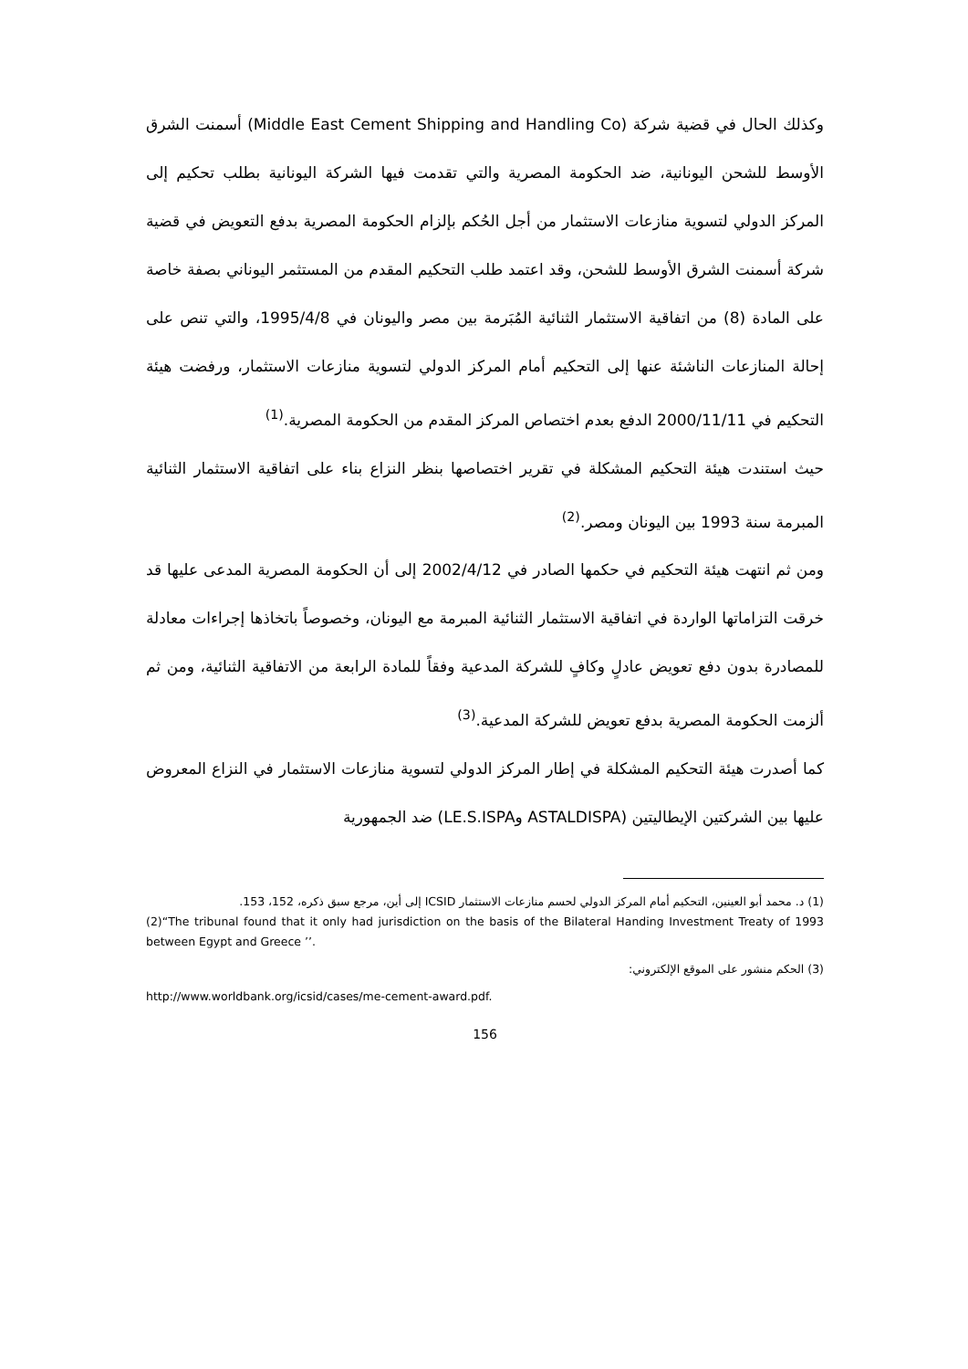وكذلك الحال في قضية شركة (Middle East Cement Shipping and Handling Co) أسمنت الشرق الأوسط للشحن اليونانية، ضد الحكومة المصرية والتي تقدمت فيها الشركة اليونانية بطلب تحكيم إلى المركز الدولي لتسوية منازعات الاستثمار من أجل الحُكم بإلزام الحكومة المصرية بدفع التعويض في قضية شركة أسمنت الشرق الأوسط للشحن، وقد اعتمد طلب التحكيم المقدم من المستثمر اليوناني بصفة خاصة على المادة (8) من اتفاقية الاستثمار الثنائية المُبَرمة بين مصر واليونان في 1995/4/8، والتي تنص على إحالة المنازعات الناشئة عنها إلى التحكيم أمام المركز الدولي لتسوية منازعات الاستثمار، ورفضت هيئة التحكيم في 2000/11/11 الدفع بعدم اختصاص المركز المقدم من الحكومة المصرية.<sup>(1)</sup>
حيث استندت هيئة التحكيم المشكلة في تقرير اختصاصها بنظر النزاع بناء على اتفاقية الاستثمار الثنائية المبرمة سنة 1993 بين اليونان ومصر.<sup>(2)</sup>
ومن ثم انتهت هيئة التحكيم في حكمها الصادر في 2002/4/12 إلى أن الحكومة المصرية المدعى عليها قد خرقت التزاماتها الواردة في اتفاقية الاستثمار الثنائية المبرمة مع اليونان، وخصوصاً باتخاذها إجراءات معادلة للمصادرة بدون دفع تعويض عادلٍ وكافٍ للشركة المدعية وفقاً للمادة الرابعة من الاتفاقية الثنائية، ومن ثم ألزمت الحكومة المصرية بدفع تعويض للشركة المدعية.<sup>(3)</sup>
كما أصدرت هيئة التحكيم المشكلة في إطار المركز الدولي لتسوية منازعات الاستثمار في النزاع المعروض عليها بين الشركتين الإيطاليتين (ASTALDISPA وLE.S.ISPA) ضد الجمهورية
(1) د. محمد أبو العينين، التحكيم أمام المركز الدولي لحسم منازعات الاستثمار ICSID إلى أين، مرجع سبق ذكره، 152، 153.
(2)“The tribunal found that it only had jurisdiction on the basis of the Bilateral Handing Investment Treaty of 1993 between Egypt and Greece ’’.
(3) الحكم منشور على الموقع الإلكتروني:
http://www.worldbank.org/icsid/cases/me-cement-award.pdf.
156